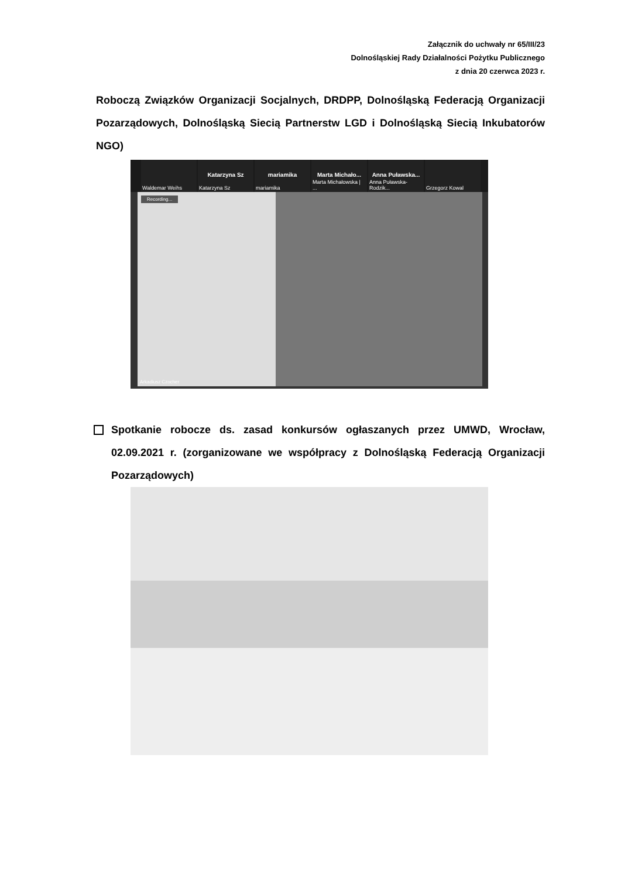Załącznik do uchwały nr 65/III/23
Dolnośląskiej Rady Działalności Pożytku Publicznego
z dnia 20 czerwca 2023 r.
Roboczą Związków Organizacji Socjalnych, DRDPP, Dolnośląską Federacją Organizacji Pozarządowych, Dolnośląską Siecią Partnerstw LGD i Dolnośląską Siecią Inkubatorów NGO)
Waldemar Weihs
Katarzyna Sz
Katarzyna Sz
mariamika
mariamika
Marta Michało...
Marta Michałowska | ...
Anna Puławska...
Anna Puławska-Rodzik...
Grzegorz Kowal
Recording...
Arkadiusz Czocher
Spotkanie robocze ds. zasad konkursów ogłaszanych przez UMWD, Wrocław, 02.09.2021 r. (zorganizowane we współpracy z Dolnośląską Federacją Organizacji Pozarządowych)